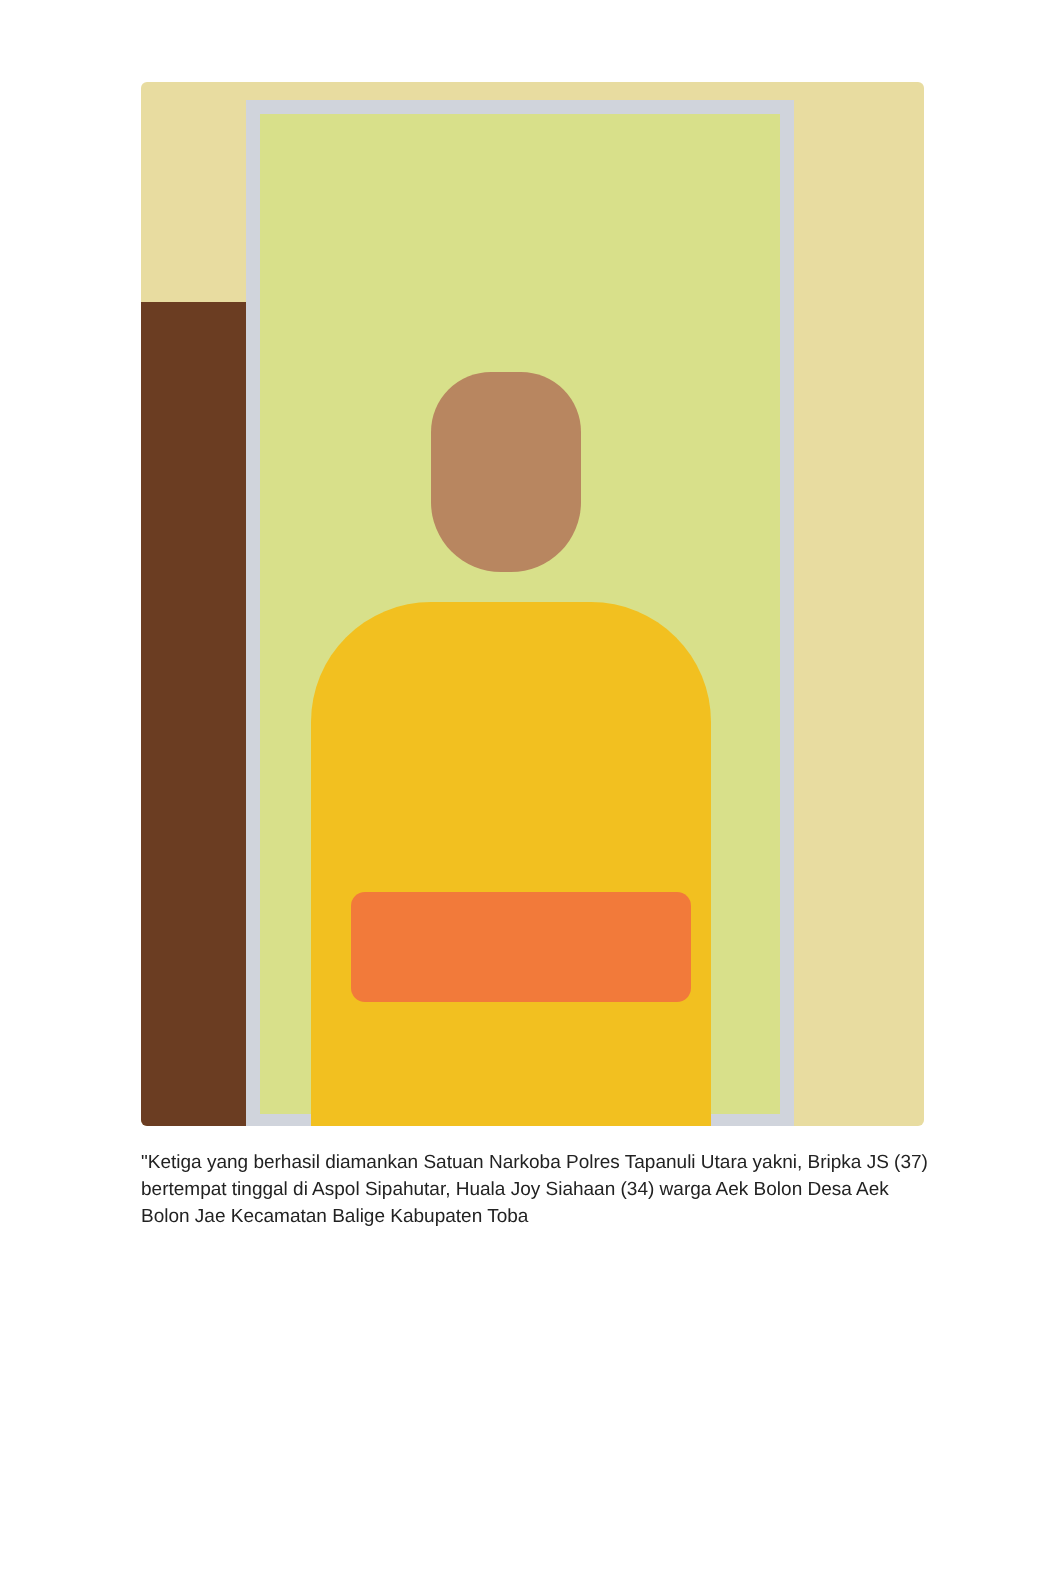"Ketiga yang berhasil diamankan Satuan Narkoba Polres Tapanuli Utara yakni, Bripka JS (37) bertempat tinggal di Aspol Sipahutar, Huala Joy Siahaan (34) warga Aek Bolon Desa Aek Bolon Jae Kecamatan Balige Kabupaten Toba